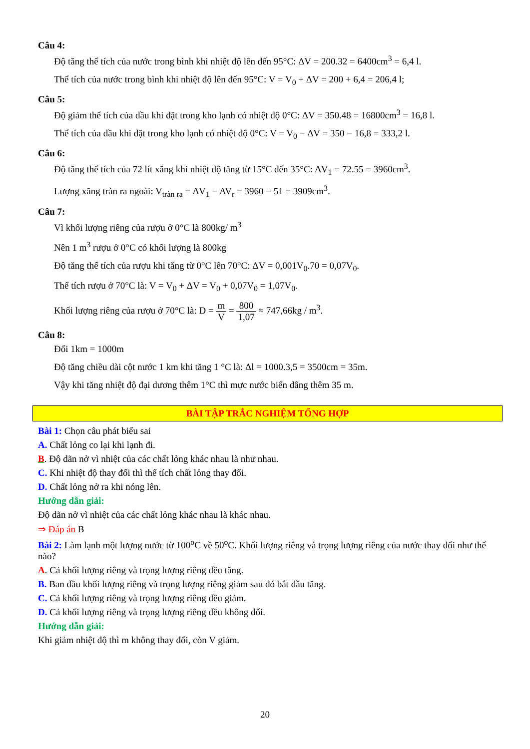Câu 4:
Độ tăng thể tích của nước trong bình khi nhiệt độ lên đến 95°C: ΔV = 200.32 = 6400cm<sup>3</sup> = 6,4 l.
Thể tích của nước trong bình khi nhiệt độ lên đến 95°C: V = V<sub>0</sub> + ΔV = 200 + 6,4 = 206,4 l;
Câu 5:
Độ giảm thể tích của dầu khi đặt trong kho lạnh có nhiệt độ 0°C: ΔV = 350.48 = 16800cm<sup>3</sup> = 16,8 l.
Thể tích của dầu khi đặt trong kho lạnh có nhiệt độ 0°C: V = V<sub>0</sub> − ΔV = 350 − 16,8 = 333,2 l.
Câu 6:
Độ tăng thể tích của 72 lít xăng khi nhiệt độ tăng từ 15°C đến 35°C: ΔV<sub>1</sub> = 72.55 = 3960cm<sup>3</sup>.
Lượng xăng tràn ra ngoài: V<sub>tràn ra</sub> = ΔV<sub>1</sub> − AV<sub>r</sub> = 3960 − 51 = 3909cm<sup>3</sup>.
Câu 7:
Vì khối lượng riêng của rượu ở 0°C là 800kg/ m<sup>3</sup>
Nên 1 m<sup>3</sup> rượu ở 0°C có khối lượng là 800kg
Độ tăng thể tích của rượu khi tăng từ 0°C lên 70°C: ΔV = 0,001V<sub>0</sub>.70 = 0,07V<sub>0</sub>.
Thể tích rượu ở 70°C là: V = V<sub>0</sub> + ΔV = V<sub>0</sub> + 0,07V<sub>0</sub> = 1,07V<sub>0</sub>.
Khối lượng riêng của rượu ở 70°C là: D = m V = 800 1,07 ≈ 747,66kg / m<sup>3</sup>.
Câu 8:
Đổi 1km = 1000m
Độ tăng chiều dài cột nước 1 km khi tăng 1 °C là: Δl = 1000.3,5 = 3500cm = 35m.
Vậy khi tăng nhiệt độ đại dương thêm 1°C thì mực nước biển dâng thêm 35 m.
BÀI TẬP TRẮC NGHIỆM TỔNG HỢP
Bài 1: Chọn câu phát biểu sai
A. Chất lỏng co lại khi lạnh đi.
B. Độ dãn nở vì nhiệt của các chất lỏng khác nhau là như nhau.
C. Khi nhiệt độ thay đổi thì thể tích chất lỏng thay đổi.
D. Chất lỏng nở ra khi nóng lên.
Hướng dẫn giải:
Độ dãn nở vì nhiệt của các chất lỏng khác nhau là khác nhau.
⇒ Đáp án B
Bài 2: Làm lạnh một lượng nước từ 100<sup>o</sup>C về 50<sup>o</sup>C. Khối lượng riêng và trọng lượng riêng của nước thay đổi như thế nào?
A. Cả khối lượng riêng và trọng lượng riêng đều tăng.
B. Ban đầu khối lượng riêng và trọng lượng riêng giảm sau đó bắt đầu tăng.
C. Cả khối lượng riêng và trọng lượng riêng đều giảm.
D. Cả khối lượng riêng và trọng lượng riêng đều không đổi.
Hướng dẫn giải:
Khi giảm nhiệt độ thì m không thay đổi, còn V giảm.
20